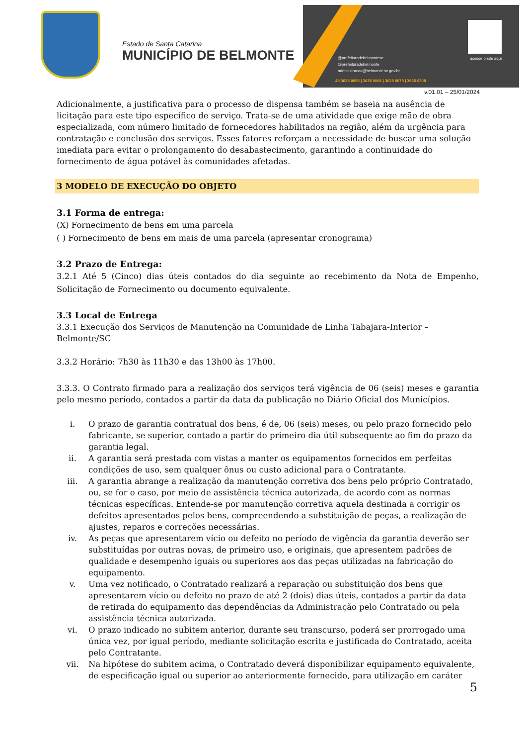Estado de Santa Catarina
MUNICÍPIO DE BELMONTE
acesse o site aqui
@prefeituradebelmontesc
@prefeituradebelmonte
administracao@belmonte.sc.gov.br
49 3625 0055 | 3625 0066 | 3625 0079 | 3625 0308
v.01.01 – 25/01/2024
Adicionalmente, a justificativa para o processo de dispensa também se baseia na ausência de licitação para este tipo específico de serviço. Trata-se de uma atividade que exige mão de obra especializada, com número limitado de fornecedores habilitados na região, além da urgência para contratação e conclusão dos serviços. Esses fatores reforçam a necessidade de buscar uma solução imediata para evitar o prolongamento do desabastecimento, garantindo a continuidade do fornecimento de água potável às comunidades afetadas.
3 MODELO DE EXECUÇÃO DO OBJETO
3.1 Forma de entrega:
(X) Fornecimento de bens em uma parcela
( ) Fornecimento de bens em mais de uma parcela (apresentar cronograma)
3.2 Prazo de Entrega:
3.2.1 Até 5 (Cinco) dias úteis contados do dia seguinte ao recebimento da Nota de Empenho, Solicitação de Fornecimento ou documento equivalente.
3.3 Local de Entrega
3.3.1 Execução dos Serviços de Manutenção na Comunidade de Linha Tabajara-Interior – Belmonte/SC
3.3.2 Horário: 7h30 às 11h30 e das 13h00 às 17h00.
3.3.3. O Contrato firmado para a realização dos serviços terá vigência de 06 (seis) meses e garantia pelo mesmo período, contados a partir da data da publicação no Diário Oficial dos Municípios.
i. O prazo de garantia contratual dos bens, é de, 06 (seis) meses, ou pelo prazo fornecido pelo fabricante, se superior, contado a partir do primeiro dia útil subsequente ao fim do prazo da garantia legal.
ii. A garantia será prestada com vistas a manter os equipamentos fornecidos em perfeitas condições de uso, sem qualquer ônus ou custo adicional para o Contratante.
iii. A garantia abrange a realização da manutenção corretiva dos bens pelo próprio Contratado, ou, se for o caso, por meio de assistência técnica autorizada, de acordo com as normas técnicas específicas. Entende-se por manutenção corretiva aquela destinada a corrigir os defeitos apresentados pelos bens, compreendendo a substituição de peças, a realização de ajustes, reparos e correções necessárias.
iv. As peças que apresentarem vício ou defeito no período de vigência da garantia deverão ser substituídas por outras novas, de primeiro uso, e originais, que apresentem padrões de qualidade e desempenho iguais ou superiores aos das peças utilizadas na fabricação do equipamento.
v. Uma vez notificado, o Contratado realizará a reparação ou substituição dos bens que apresentarem vício ou defeito no prazo de até 2 (dois) dias úteis, contados a partir da data de retirada do equipamento das dependências da Administração pelo Contratado ou pela assistência técnica autorizada.
vi. O prazo indicado no subitem anterior, durante seu transcurso, poderá ser prorrogado uma única vez, por igual período, mediante solicitação escrita e justificada do Contratado, aceita pelo Contratante.
vii. Na hipótese do subitem acima, o Contratado deverá disponibilizar equipamento equivalente, de especificação igual ou superior ao anteriormente fornecido, para utilização em caráter
5